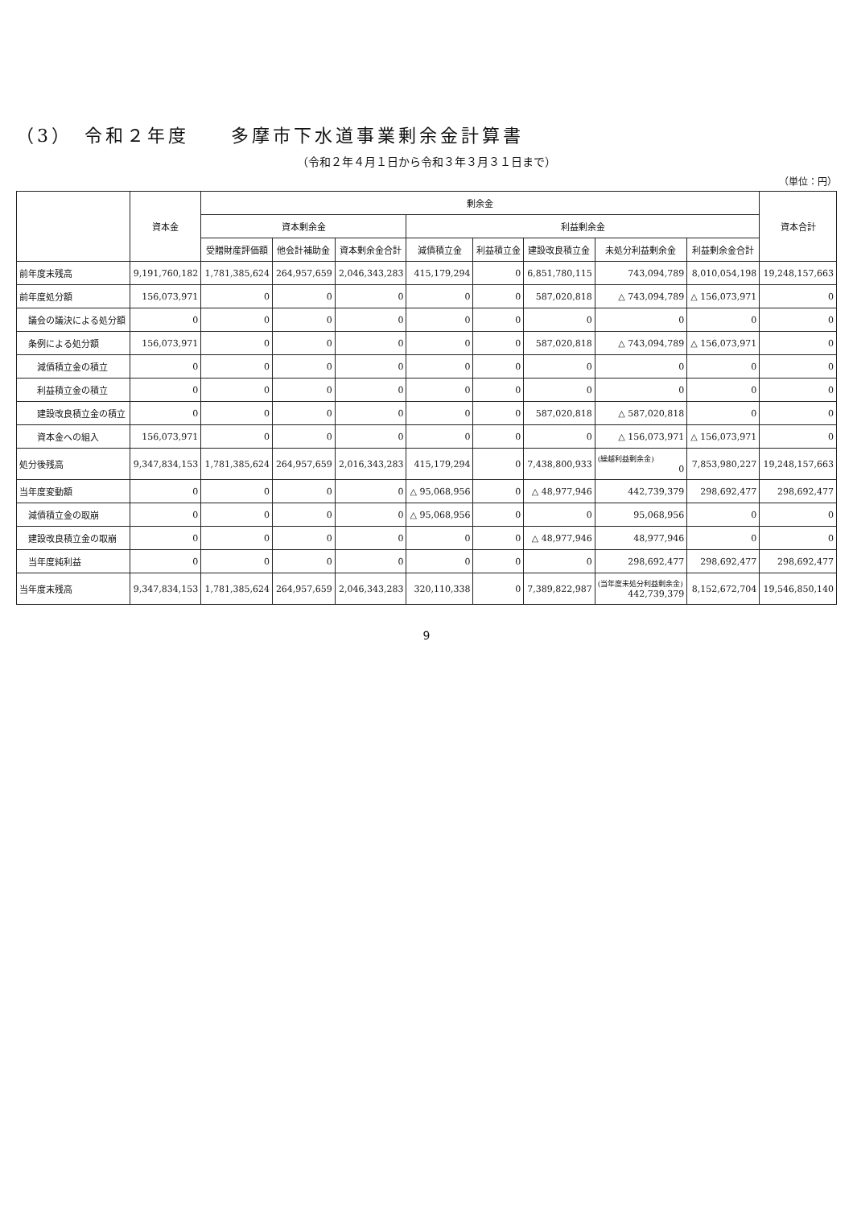（3）　令和２年度　　多摩市下水道事業剰余金計算書
（令和２年４月１日から令和３年３月３１日まで）
（単位：円）
| | 資本金 | 剰余金 | | | | | | | | 資本合計 |
| --- | --- | --- | --- | --- | --- | --- | --- | --- | --- | --- |
| | | 資本剰余金 | | | 利益剰余金 | | | | | |
| | | 受贈財産評価額 | 他会計補助金 | 資本剰余金合計 | 減債積立金 | 利益積立金 | 建設改良積立金 | 未処分利益剰余金 | 利益剰余金合計 | |
| 前年度末残高 | 9,191,760,182 | 1,781,385,624 | 264,957,659 | 2,046,343,283 | 415,179,294 | 0 | 6,851,780,115 | 743,094,789 | 8,010,054,198 | 19,248,157,663 |
| 前年度処分額 | 156,073,971 | 0 | 0 | 0 | 0 | 0 | 587,020,818 | △ 743,094,789 | △ 156,073,971 | 0 |
| 議会の議決による処分額 | 0 | 0 | 0 | 0 | 0 | 0 | 0 | 0 | 0 | 0 |
| 条例による処分額 | 156,073,971 | 0 | 0 | 0 | 0 | 0 | 587,020,818 | △ 743,094,789 | △ 156,073,971 | 0 |
| 減債積立金の積立 | 0 | 0 | 0 | 0 | 0 | 0 | 0 | 0 | 0 | 0 |
| 利益積立金の積立 | 0 | 0 | 0 | 0 | 0 | 0 | 0 | 0 | 0 | 0 |
| 建設改良積立金の積立 | 0 | 0 | 0 | 0 | 0 | 0 | 587,020,818 | △ 587,020,818 | 0 | 0 |
| 資本金への組入 | 156,073,971 | 0 | 0 | 0 | 0 | 0 | 0 | △ 156,073,971 | △ 156,073,971 | 0 |
| 処分後残高 | 9,347,834,153 | 1,781,385,624 | 264,957,659 | 2,016,343,283 | 415,179,294 | 0 | 7,438,800,933 | (繰越利益剰余金) 0 | 7,853,980,227 | 19,248,157,663 |
| 当年度変動額 | 0 | 0 | 0 | 0 | △ 95,068,956 | 0 | △ 48,977,946 | 442,739,379 | 298,692,477 | 298,692,477 |
| 減債積立金の取崩 | 0 | 0 | 0 | 0 | △ 95,068,956 | 0 | 0 | 95,068,956 | 0 | 0 |
| 建設改良積立金の取崩 | 0 | 0 | 0 | 0 | 0 | 0 | △ 48,977,946 | 48,977,946 | 0 | 0 |
| 当年度純利益 | 0 | 0 | 0 | 0 | 0 | 0 | 0 | 298,692,477 | 298,692,477 | 298,692,477 |
| 当年度末残高 | 9,347,834,153 | 1,781,385,624 | 264,957,659 | 2,046,343,283 | 320,110,338 | 0 | 7,389,822,987 | (当年度未処分利益剰余金) 442,739,379 | 8,152,672,704 | 19,546,850,140 |
9